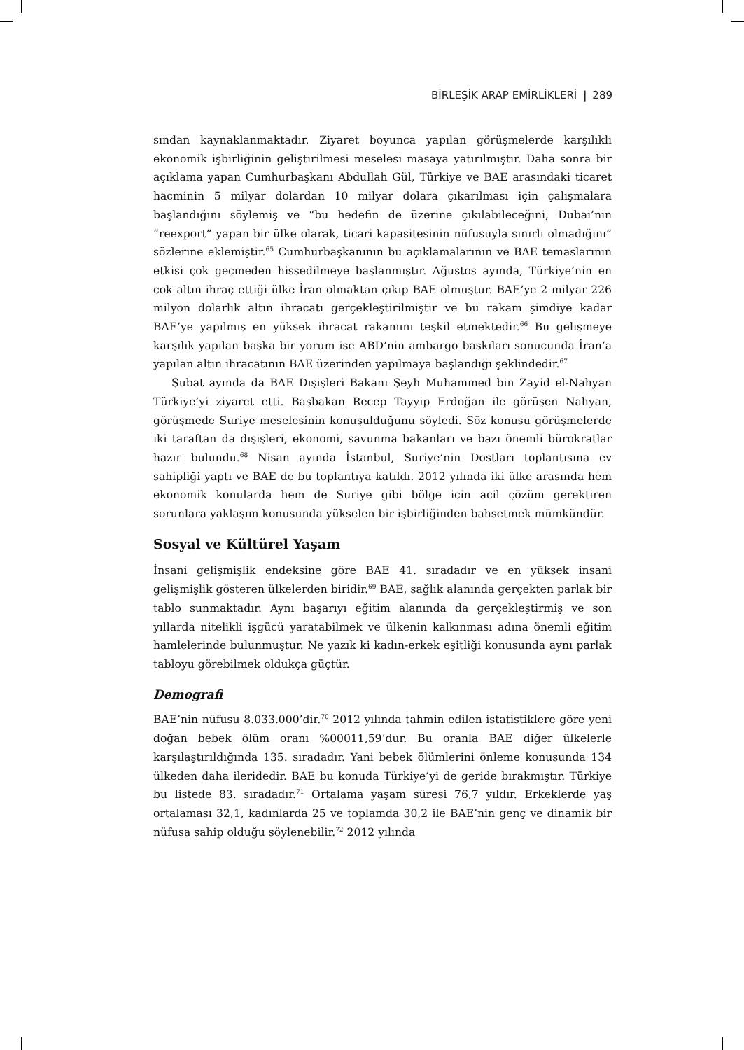BİRLEŞİK ARAP EMİRLİKLERİ ❙ 289
sından kaynaklanmaktadır. Ziyaret boyunca yapılan görüşmelerde karşılıklı ekonomik işbirliğinin geliştirilmesi meselesi masaya yatırılmıştır. Daha sonra bir açıklama yapan Cumhurbaşkanı Abdullah Gül, Türkiye ve BAE arasındaki ticaret hacminin 5 milyar dolardan 10 milyar dolara çıkarılması için çalışmalara başlandığını söylemiş ve “bu hedefin de üzerine çıkılabileceğini, Dubai’nin “reexport” yapan bir ülke olarak, ticari kapasitesinin nüfusuyla sınırlı olmadığını” sözlerine eklemiştir.<sup>65</sup> Cumhurbaşkanının bu açıklamalarının ve BAE temaslarının etkisi çok geçmeden hissedilmeye başlanmıştır. Ağustos ayında, Türkiye’nin en çok altın ihraç ettiği ülke İran olmaktan çıkıp BAE olmuştur. BAE’ye 2 milyar 226 milyon dolarlık altın ihracatı gerçekleştirilmiştir ve bu rakam şimdiye kadar BAE’ye yapılmış en yüksek ihracat rakamını teşkil etmektedir.<sup>66</sup> Bu gelişmeye karşılık yapılan başka bir yorum ise ABD’nin ambargo baskıları sonucunda İran’a yapılan altın ihracatının BAE üzerinden yapılmaya başlandığı şeklindedir.<sup>67</sup>
Şubat ayında da BAE Dışişleri Bakanı Şeyh Muhammed bin Zayid el-Nahyan Türkiye’yi ziyaret etti. Başbakan Recep Tayyip Erdoğan ile görüşen Nahyan, görüşmede Suriye meselesinin konuşulduğunu söyledi. Söz konusu görüşmelerde iki taraftan da dışişleri, ekonomi, savunma bakanları ve bazı önemli bürokratlar hazır bulundu.<sup>68</sup> Nisan ayında İstanbul, Suriye’nin Dostları toplantısına ev sahipliği yaptı ve BAE de bu toplantıya katıldı. 2012 yılında iki ülke arasında hem ekonomik konularda hem de Suriye gibi bölge için acil çözüm gerektiren sorunlara yaklaşım konusunda yükselen bir işbirliğinden bahsetmek mümkündür.
Sosyal ve Kültürel Yaşam
İnsani gelişmişlik endeksine göre BAE 41. sıradadır ve en yüksek insani gelişmişlik gösteren ülkelerden biridir.<sup>69</sup> BAE, sağlık alanında gerçekten parlak bir tablo sunmaktadır. Aynı başarıyı eğitim alanında da gerçekleştirmiş ve son yıllarda nitelikli işgücü yaratabilmek ve ülkenin kalkınması adına önemli eğitim hamlelerinde bulunmuştur. Ne yazık ki kadın-erkek eşitliği konusunda aynı parlak tabloyu görebilmek oldukça güçtür.
Demografi
BAE’nin nüfusu 8.033.000’dir.<sup>70</sup> 2012 yılında tahmin edilen istatistiklere göre yeni doğan bebek ölüm oranı %00011,59’dur. Bu oranla BAE diğer ülkelerle karşılaştırıldığında 135. sıradadır. Yani bebek ölümlerini önleme konusunda 134 ülkeden daha ileridedir. BAE bu konuda Türkiye’yi de geride bırakmıştır. Türkiye bu listede 83. sıradadır.<sup>71</sup> Ortalama yaşam süresi 76,7 yıldır. Erkeklerde yaş ortalaması 32,1, kadınlarda 25 ve toplamda 30,2 ile BAE’nin genç ve dinamik bir nüfusa sahip olduğu söylenebilir.<sup>72</sup> 2012 yılında